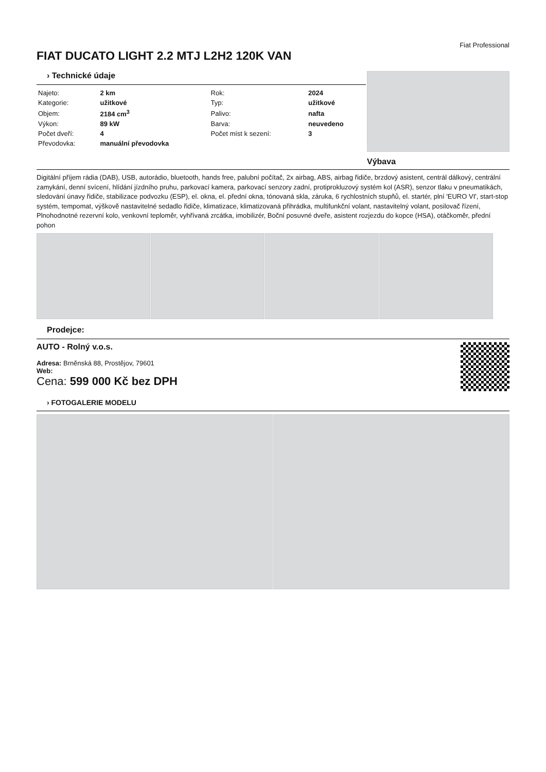Fiat Professional
FIAT DUCATO LIGHT 2.2 MTJ L2H2 120K VAN
› Technické údaje
| Najeto: | 2 km | Rok: | 2024 |
| Kategorie: | užitkové | Typ: | užitkové |
| Objem: | 2184 cm<sup>3</sup> | Palivo: | nafta |
| Výkon: | 89 kW | Barva: | neuvedeno |
| Počet dveří: | 4 | Počet míst k sezení: | 3 |
| Převodovka: | manuální převodovka | | |
Výbava
Digitální příjem rádia (DAB), USB, autorádio, bluetooth, hands free, palubní počítač, 2x airbag, ABS, airbag řidiče, brzdový asistent, centrál dálkový, centrální zamykání, denní svícení, hlídání jízdního pruhu, parkovací kamera, parkovací senzory zadní, protiprokluzový systém kol (ASR), senzor tlaku v pneumatikách, sledování únavy řidiče, stabilizace podvozku (ESP), el. okna, el. přední okna, tónovaná skla, záruka, 6 rychlostních stupňů, el. startér, plní 'EURO VI', start-stop systém, tempomat, výškově nastavitelné sedadlo řidiče, klimatizace, klimatizovaná přihrádka, multifunkční volant, nastavitelný volant, posilovač řízení, Plnohodnotné rezervní kolo, venkovní teploměr, vyhřívaná zrcátka, imobilizér, Boční posuvné dveře, asistent rozjezdu do kopce (HSA), otáčkoměr, přední pohon
Prodejce:
AUTO - Rolný v.o.s.
Adresa: Brněnská 88, Prostějov, 79601
Web:
Cena: 599 000 Kč bez DPH
› FOTOGALERIE MODELU